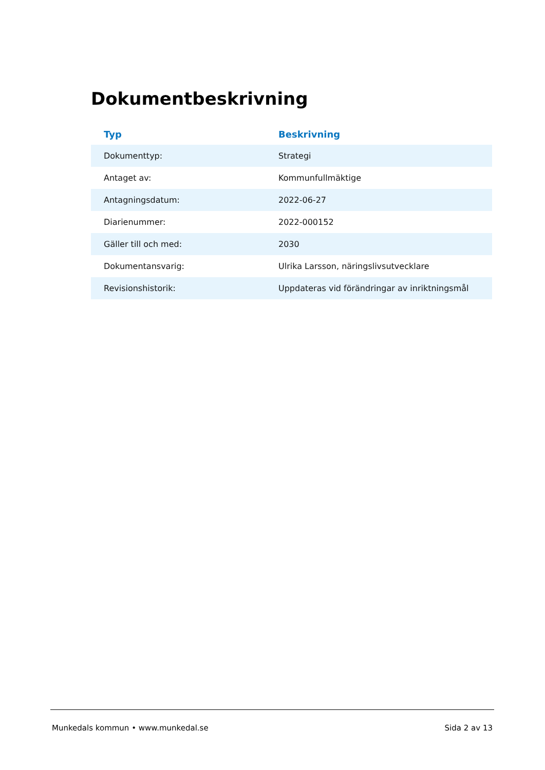Dokumentbeskrivning
| Typ | Beskrivning |
| --- | --- |
| Dokumenttyp: | Strategi |
| Antaget av: | Kommunfullmäktige |
| Antagningsdatum: | 2022-06-27 |
| Diarienummer: | 2022-000152 |
| Gäller till och med: | 2030 |
| Dokumentansvarig: | Ulrika Larsson, näringslivsutvecklare |
| Revisionshistorik: | Uppdateras vid förändringar av inriktningsmål |
Munkedals kommun • www.munkedal.se Sida 2 av 13